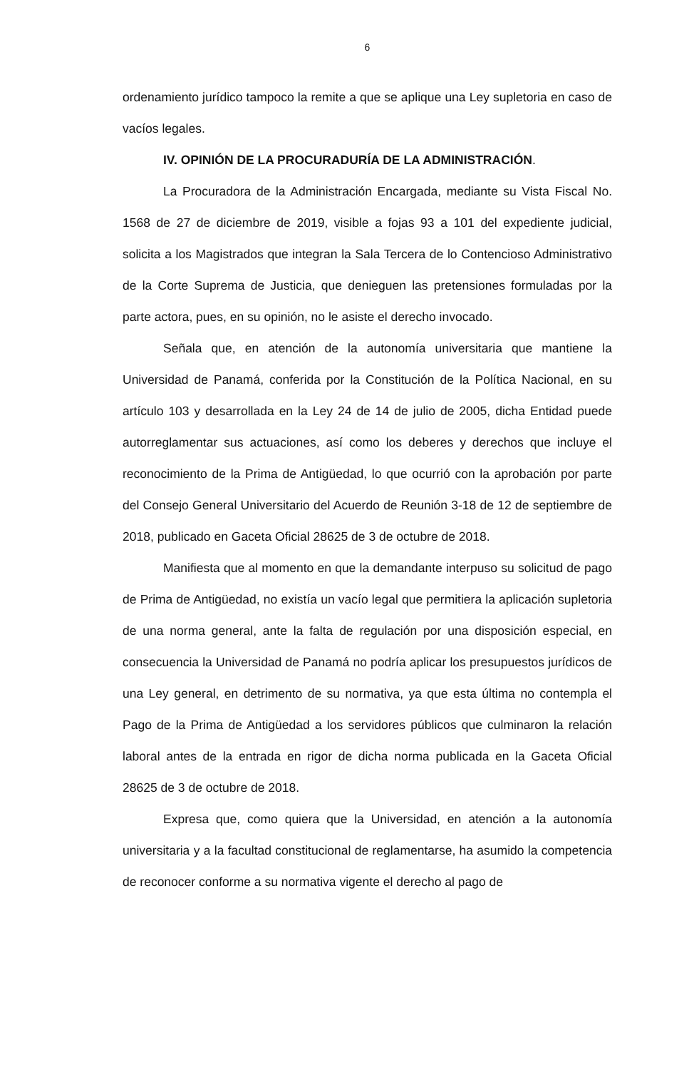6
ordenamiento jurídico tampoco la remite a que se aplique una Ley supletoria en caso de vacíos legales.
IV. OPINIÓN DE LA PROCURADURÍA DE LA ADMINISTRACIÓN.
La Procuradora de la Administración Encargada, mediante su Vista Fiscal No. 1568 de 27 de diciembre de 2019, visible a fojas 93 a 101 del expediente judicial, solicita a los Magistrados que integran la Sala Tercera de lo Contencioso Administrativo de la Corte Suprema de Justicia, que denieguen las pretensiones formuladas por la parte actora, pues, en su opinión, no le asiste el derecho invocado.
Señala que, en atención de la autonomía universitaria que mantiene la Universidad de Panamá, conferida por la Constitución de la Política Nacional, en su artículo 103 y desarrollada en la Ley 24 de 14 de julio de 2005, dicha Entidad puede autorreglamentar sus actuaciones, así como los deberes y derechos que incluye el reconocimiento de la Prima de Antigüedad, lo que ocurrió con la aprobación por parte del Consejo General Universitario del Acuerdo de Reunión 3-18 de 12 de septiembre de 2018, publicado en Gaceta Oficial 28625 de 3 de octubre de 2018.
Manifiesta que al momento en que la demandante interpuso su solicitud de pago de Prima de Antigüedad, no existía un vacío legal que permitiera la aplicación supletoria de una norma general, ante la falta de regulación por una disposición especial, en consecuencia la Universidad de Panamá no podría aplicar los presupuestos jurídicos de una Ley general, en detrimento de su normativa, ya que esta última no contempla el Pago de la Prima de Antigüedad a los servidores públicos que culminaron la relación laboral antes de la entrada en rigor de dicha norma publicada en la Gaceta Oficial 28625 de 3 de octubre de 2018.
Expresa que, como quiera que la Universidad, en atención a la autonomía universitaria y a la facultad constitucional de reglamentarse, ha asumido la competencia de reconocer conforme a su normativa vigente el derecho al pago de